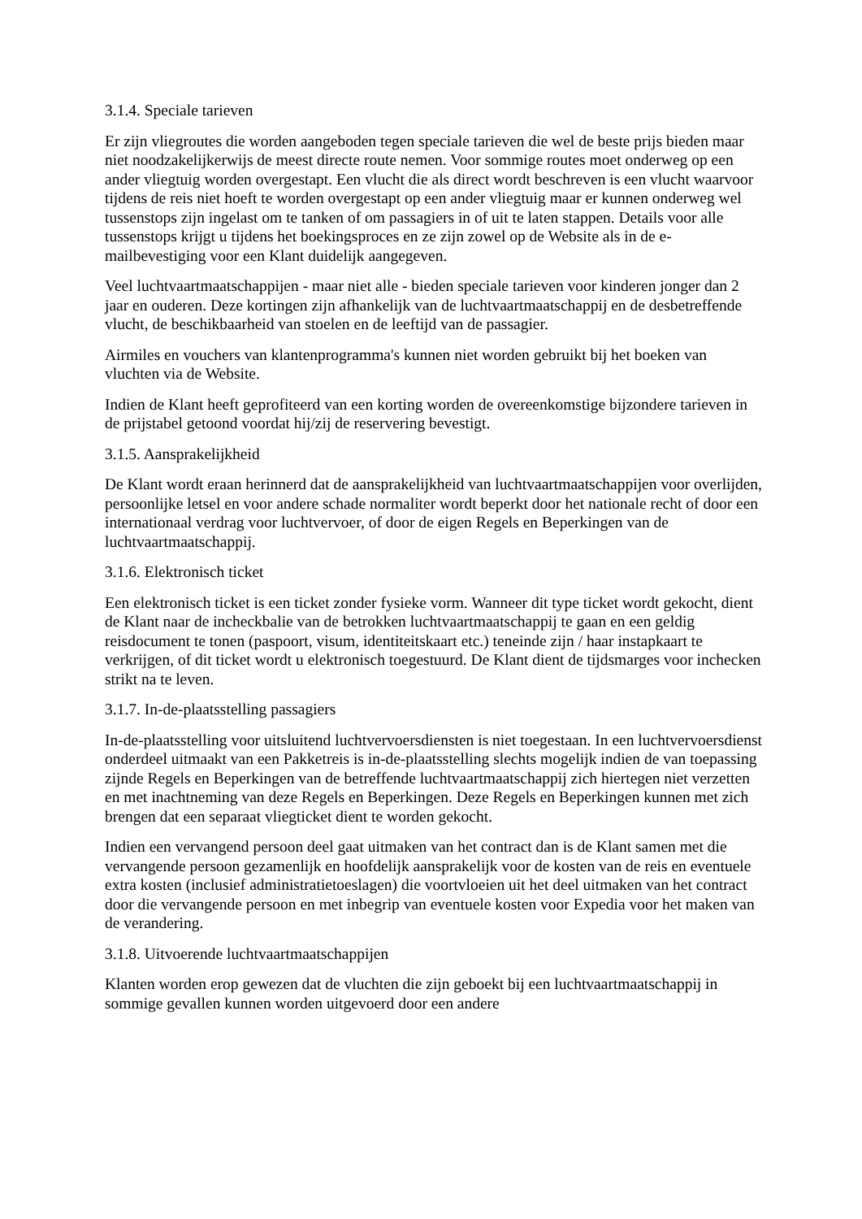3.1.4. Speciale tarieven
Er zijn vliegroutes die worden aangeboden tegen speciale tarieven die wel de beste prijs bieden maar niet noodzakelijkerwijs de meest directe route nemen. Voor sommige routes moet onderweg op een ander vliegtuig worden overgestapt. Een vlucht die als direct wordt beschreven is een vlucht waarvoor tijdens de reis niet hoeft te worden overgestapt op een ander vliegtuig maar er kunnen onderweg wel tussenstops zijn ingelast om te tanken of om passagiers in of uit te laten stappen. Details voor alle tussenstops krijgt u tijdens het boekingsproces en ze zijn zowel op de Website als in de e-mailbevestiging voor een Klant duidelijk aangegeven.
Veel luchtvaartmaatschappijen - maar niet alle - bieden speciale tarieven voor kinderen jonger dan 2 jaar en ouderen. Deze kortingen zijn afhankelijk van de luchtvaartmaatschappij en de desbetreffende vlucht, de beschikbaarheid van stoelen en de leeftijd van de passagier.
Airmiles en vouchers van klantenprogramma's kunnen niet worden gebruikt bij het boeken van vluchten via de Website.
Indien de Klant heeft geprofiteerd van een korting worden de overeenkomstige bijzondere tarieven in de prijstabel getoond voordat hij/zij de reservering bevestigt.
3.1.5. Aansprakelijkheid
De Klant wordt eraan herinnerd dat de aansprakelijkheid van luchtvaartmaatschappijen voor overlijden, persoonlijke letsel en voor andere schade normaliter wordt beperkt door het nationale recht of door een internationaal verdrag voor luchtvervoer, of door de eigen Regels en Beperkingen van de luchtvaartmaatschappij.
3.1.6. Elektronisch ticket
Een elektronisch ticket is een ticket zonder fysieke vorm. Wanneer dit type ticket wordt gekocht, dient de Klant naar de incheckbalie van de betrokken luchtvaartmaatschappij te gaan en een geldig reisdocument te tonen (paspoort, visum, identiteitskaart etc.) teneinde zijn / haar instapkaart te verkrijgen, of dit ticket wordt u elektronisch toegestuurd. De Klant dient de tijdsmarges voor inchecken strikt na te leven.
3.1.7. In-de-plaatsstelling passagiers
In-de-plaatsstelling voor uitsluitend luchtvervoersdiensten is niet toegestaan. In een luchtvervoersdienst onderdeel uitmaakt van een Pakketreis is in-de-plaatsstelling slechts mogelijk indien de van toepassing zijnde Regels en Beperkingen van de betreffende luchtvaartmaatschappij zich hiertegen niet verzetten en met inachtneming van deze Regels en Beperkingen. Deze Regels en Beperkingen kunnen met zich brengen dat een separaat vliegticket dient te worden gekocht.
Indien een vervangend persoon deel gaat uitmaken van het contract dan is de Klant samen met die vervangende persoon gezamenlijk en hoofdelijk aansprakelijk voor de kosten van de reis en eventuele extra kosten (inclusief administratietoeslagen) die voortvloeien uit het deel uitmaken van het contract door die vervangende persoon en met inbegrip van eventuele kosten voor Expedia voor het maken van de verandering.
3.1.8. Uitvoerende luchtvaartmaatschappijen
Klanten worden erop gewezen dat de vluchten die zijn geboekt bij een luchtvaartmaatschappij in sommige gevallen kunnen worden uitgevoerd door een andere